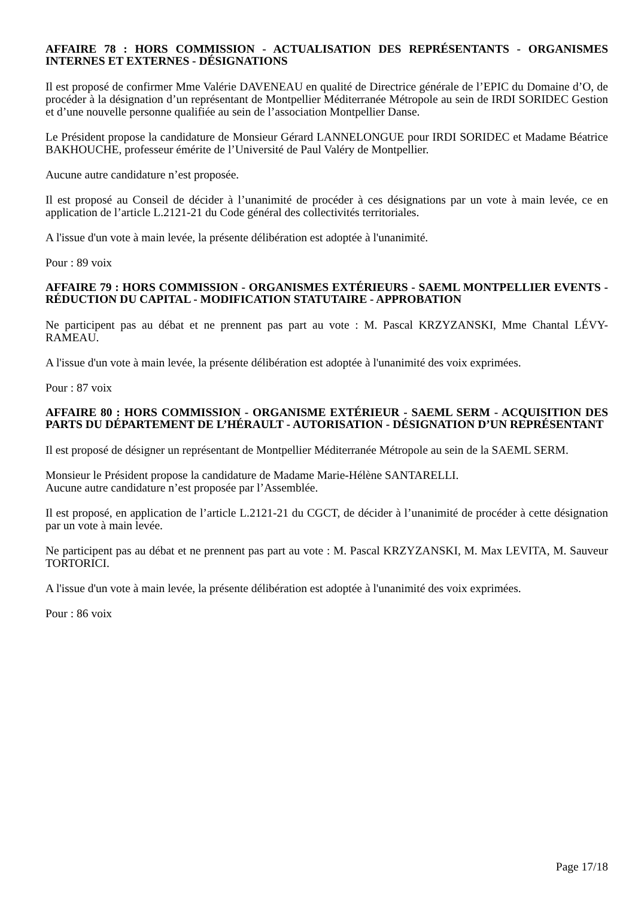AFFAIRE 78 : HORS COMMISSION - ACTUALISATION DES REPRÉSENTANTS - ORGANISMES INTERNES ET EXTERNES - DÉSIGNATIONS
Il est proposé de confirmer Mme Valérie DAVENEAU en qualité de Directrice générale de l’EPIC du Domaine d’O, de procéder à la désignation d’un représentant de Montpellier Méditerranée Métropole au sein de IRDI SORIDEC Gestion et d’une nouvelle personne qualifiée au sein de l’association Montpellier Danse.
Le Président propose la candidature de Monsieur Gérard LANNELONGUE pour IRDI SORIDEC et Madame Béatrice BAKHOUCHE, professeur émérite de l’Université de Paul Valéry de Montpellier.
Aucune autre candidature n’est proposée.
Il est proposé au Conseil de décider à l’unanimité de procéder à ces désignations par un vote à main levée, ce en application de l’article L.2121-21 du Code général des collectivités territoriales.
A l'issue d'un vote à main levée, la présente délibération est adoptée à l'unanimité.
Pour : 89 voix
AFFAIRE 79 : HORS COMMISSION - ORGANISMES EXTÉRIEURS - SAEML MONTPELLIER EVENTS - RÉDUCTION DU CAPITAL - MODIFICATION STATUTAIRE - APPROBATION
Ne participent pas au débat et ne prennent pas part au vote : M. Pascal KRZYZANSKI, Mme Chantal LÉVY-RAMEAU.
A l'issue d'un vote à main levée, la présente délibération est adoptée à l'unanimité des voix exprimées.
Pour : 87 voix
AFFAIRE 80 : HORS COMMISSION - ORGANISME EXTÉRIEUR - SAEML SERM - ACQUISITION DES PARTS DU DÉPARTEMENT DE L’HÉRAULT - AUTORISATION - DÉSIGNATION D’UN REPRÉSENTANT
Il est proposé de désigner un représentant de Montpellier Méditerranée Métropole au sein de la SAEML SERM.
Monsieur le Président propose la candidature de Madame Marie-Hélène SANTARELLI.
Aucune autre candidature n’est proposée par l’Assemblée.
Il est proposé, en application de l’article L.2121-21 du CGCT, de décider à l’unanimité de procéder à cette désignation par un vote à main levée.
Ne participent pas au débat et ne prennent pas part au vote : M. Pascal KRZYZANSKI, M. Max LEVITA, M. Sauveur TORTORICI.
A l'issue d'un vote à main levée, la présente délibération est adoptée à l'unanimité des voix exprimées.
Pour : 86 voix
Page 17/18